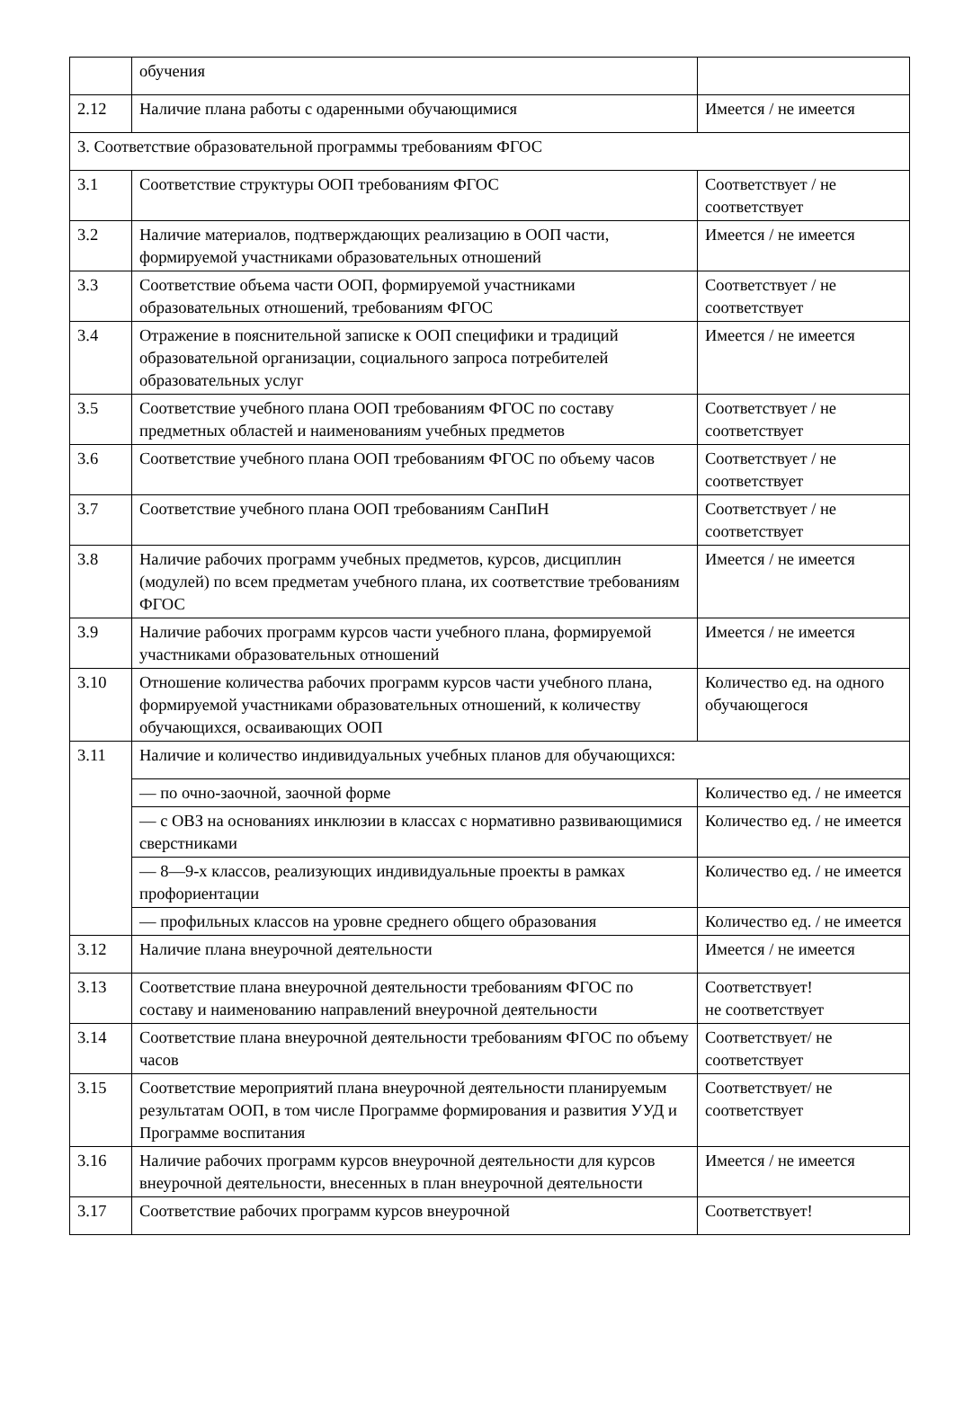| | обучения | |
| 2.12 | Наличие плана работы с одаренными обучающимися | Имеется / не имеется |
| 3. Соответствие образовательной программы требованиям ФГОС | | |
| 3.1 | Соответствие структуры ООП требованиям ФГОС | Соответствует / не соответствует |
| 3.2 | Наличие материалов, подтверждающих реализацию в ООП части, формируемой участниками образовательных отношений | Имеется / не имеется |
| 3.3 | Соответствие объема части ООП, формируемой участниками образовательных отношений, требованиям ФГОС | Соответствует / не соответствует |
| 3.4 | Отражение в пояснительной записке к ООП специфики и традиций образовательной организации, социального запроса потребителей образовательных услуг | Имеется / не имеется |
| 3.5 | Соответствие учебного плана ООП требованиям ФГОС по составу предметных областей и наименованиям учебных предметов | Соответствует / не соответствует |
| 3.6 | Соответствие учебного плана ООП требованиям ФГОС по объему часов | Соответствует / не соответствует |
| 3.7 | Соответствие учебного плана ООП требованиям СанПиН | Соответствует / не соответствует |
| 3.8 | Наличие рабочих программ учебных предметов, курсов, дисциплин (модулей) по всем предметам учебного плана, их соответствие требованиям ФГОС | Имеется / не имеется |
| 3.9 | Наличие рабочих программ курсов части учебного плана, формируемой участниками образовательных отношений | Имеется / не имеется |
| 3.10 | Отношение количества рабочих программ курсов части учебного плана, формируемой участниками образовательных отношений, к количеству обучающихся, осваивающих ООП | Количество ед. на одного обучающегося |
| 3.11 | Наличие и количество индивидуальных учебных планов для обучающихся: | |
| | — по очно-заочной, заочной форме | Количество ед. / не имеется |
| | — с ОВЗ на основаниях инклюзии в классах с нормативно развивающимися сверстниками | Количество ед. / не имеется |
| | — 8—9-х классов, реализующих индивидуальные проекты в рамках профориентации | Количество ед. / не имеется |
| | — профильных классов на уровне среднего общего образования | Количество ед. / не имеется |
| 3.12 | Наличие плана внеурочной деятельности | Имеется / не имеется |
| 3.13 | Соответствие плана внеурочной деятельности требованиям ФГОС по составу и наименованию направлений внеурочной деятельности | Соответствует! не соответствует |
| 3.14 | Соответствие плана внеурочной деятельности требованиям ФГОС по объему часов | Соответствует/ не соответствует |
| 3.15 | Соответствие мероприятий плана внеурочной деятельности планируемым результатам ООП, в том числе Программе формирования и развития УУД и Программе воспитания | Соответствует/ не соответствует |
| 3.16 | Наличие рабочих программ курсов внеурочной деятельности для курсов внеурочной деятельности, внесенных в план внеурочной деятельности | Имеется / не имеется |
| 3.17 | Соответствие рабочих программ курсов внеурочной | Соответствует! |